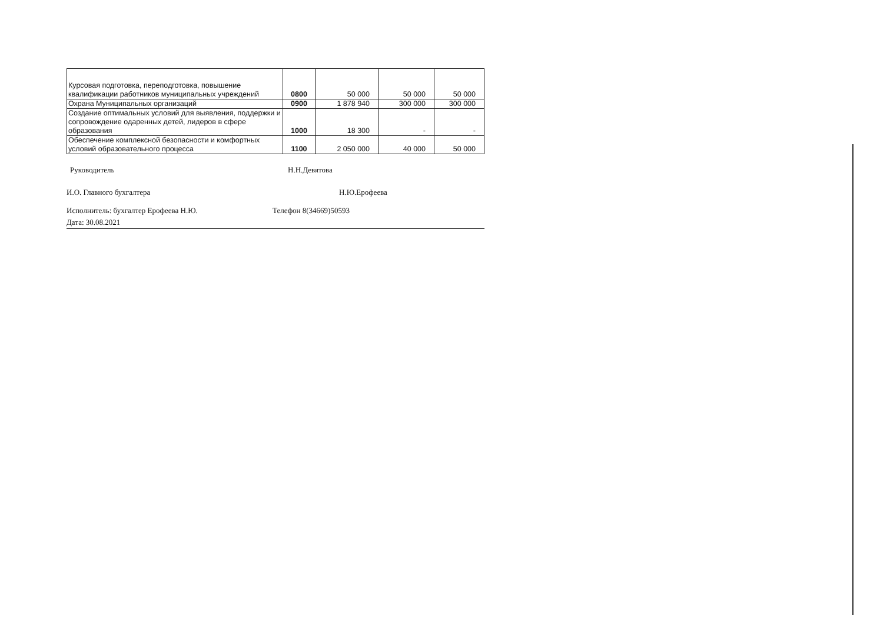| Курсовая подготовка, переподготовка, повышение квалификации работников муниципальных учреждений | 0800 | 50 000 | 50 000 | 50 000 |
| Охрана Муниципальных организаций | 0900 | 1 878 940 | 300 000 | 300 000 |
| Создание оптимальных условий для выявления, поддержки и сопровождение одаренных детей, лидеров в сфере образования | 1000 | 18 300 | - | - |
| Обеспечение комплексной безопасности и комфортных условий образовательного процесса | 1100 | 2 050 000 | 40 000 | 50 000 |
Руководитель Н.Н.Девятова
И.О. Главного бухгалтера Н.Ю.Ерофеева
Исполнитель: бухгалтер Ерофеева Н.Ю. Телефон 8(34669)50593
Дата: 30.08.2021